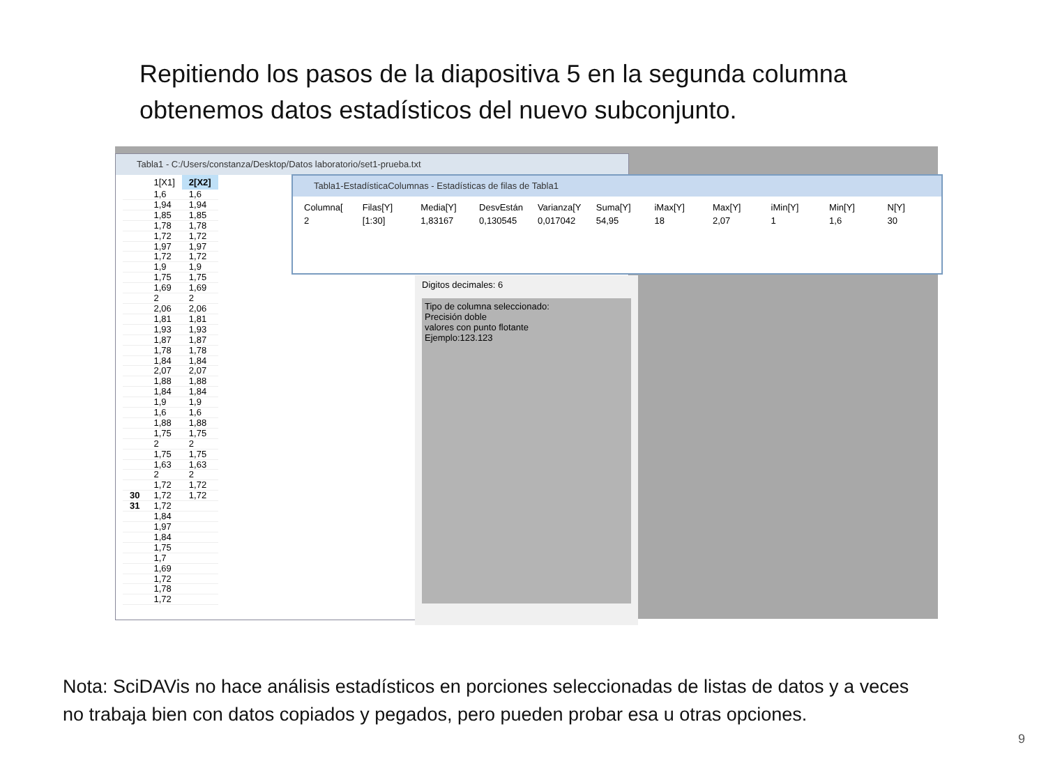Repitiendo los pasos de la diapositiva 5 en la segunda columna
obtenemos datos estadísticos del nuevo subconjunto.
Tabla1 - C:/Users/constanza/Desktop/Datos laboratorio/set1-prueba.txt
| | 1[X1] | 2[X2] |
| --- | --- | --- |
| | 1,6 | 1,6 |
| | 1,94 | 1,94 |
| | 1,85 | 1,85 |
| | 1,78 | 1,78 |
| | 1,72 | 1,72 |
| | 1,97 | 1,97 |
| | 1,72 | 1,72 |
| | 1,9 | 1,9 |
| | 1,75 | 1,75 |
| | 1,69 | 1,69 |
| | 2 | 2 |
| | 2,06 | 2,06 |
| | 1,81 | 1,81 |
| | 1,93 | 1,93 |
| | 1,87 | 1,87 |
| | 1,78 | 1,78 |
| | 1,84 | 1,84 |
| | 2,07 | 2,07 |
| | 1,88 | 1,88 |
| | 1,84 | 1,84 |
| | 1,9 | 1,9 |
| | 1,6 | 1,6 |
| | 1,88 | 1,88 |
| | 1,75 | 1,75 |
| | 2 | 2 |
| | 1,75 | 1,75 |
| | 1,63 | 1,63 |
| | 2 | 2 |
| | 1,72 | 1,72 |
| 30 | 1,72 | 1,72 |
| 31 | 1,72 | |
| | 1,84 | |
| | 1,97 | |
| | 1,84 | |
| | 1,75 | |
| | 1,7 | |
| | 1,69 | |
| | 1,72 | |
| | 1,78 | |
| | 1,72 | |
Digitos decimales: 6
Tipo de columna seleccionado:
Precisión doble
valores con punto flotante
Ejemplo:123.123
Tabla1-EstadísticaColumnas - Estadísticas de filas de Tabla1
| Columna[ | Filas[Y] | Media[Y] | DesvEstán | Varianza[Y | Suma[Y] | iMax[Y] | Max[Y] | iMin[Y] | Min[Y] | N[Y] |
| --- | --- | --- | --- | --- | --- | --- | --- | --- | --- | --- |
| 2 | [1:30] | 1,83167 | 0,130545 | 0,017042 | 54,95 | 18 | 2,07 | 1 | 1,6 | 30 |
Nota: SciDAVis no hace análisis estadísticos en porciones seleccionadas de listas de datos y a veces
no trabaja bien con datos copiados y pegados, pero pueden probar esa u otras opciones.
9